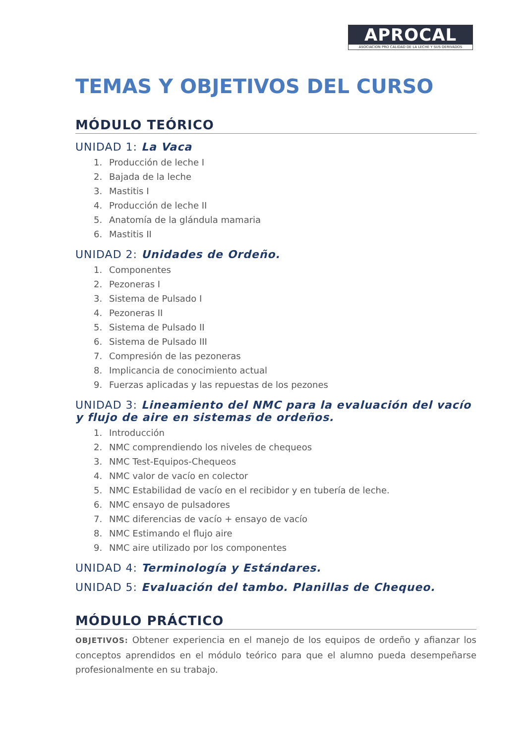APROCAL
ASOCIACION PRO CALIDAD DE LA LECHE Y SUS DERIVADOS
TEMAS Y OBJETIVOS DEL CURSO
MÓDULO TEÓRICO
UNIDAD 1: La Vaca
1. Producción de leche I
2. Bajada de la leche
3. Mastitis I
4. Producción de leche II
5. Anatomía de la glándula mamaria
6. Mastitis II
UNIDAD 2: Unidades de Ordeño.
1. Componentes
2. Pezoneras I
3. Sistema de Pulsado I
4. Pezoneras II
5. Sistema de Pulsado II
6. Sistema de Pulsado III
7. Compresión de las pezoneras
8. Implicancia de conocimiento actual
9. Fuerzas aplicadas y las repuestas de los pezones
UNIDAD 3: Lineamiento del NMC para la evaluación del vacío y flujo de aire en sistemas de ordeños.
1. Introducción
2. NMC comprendiendo los niveles de chequeos
3. NMC Test-Equipos-Chequeos
4. NMC valor de vacío en colector
5. NMC Estabilidad de vacío en el recibidor y en tubería de leche.
6. NMC ensayo de pulsadores
7. NMC diferencias de vacío + ensayo de vacío
8. NMC Estimando el flujo aire
9. NMC aire utilizado por los componentes
UNIDAD 4: Terminología y Estándares.
UNIDAD 5: Evaluación del tambo. Planillas de Chequeo.
MÓDULO PRÁCTICO
OBJETIVOS: Obtener experiencia en el manejo de los equipos de ordeño y afianzar los conceptos aprendidos en el módulo teórico para que el alumno pueda desempeñarse profesionalmente en su trabajo.